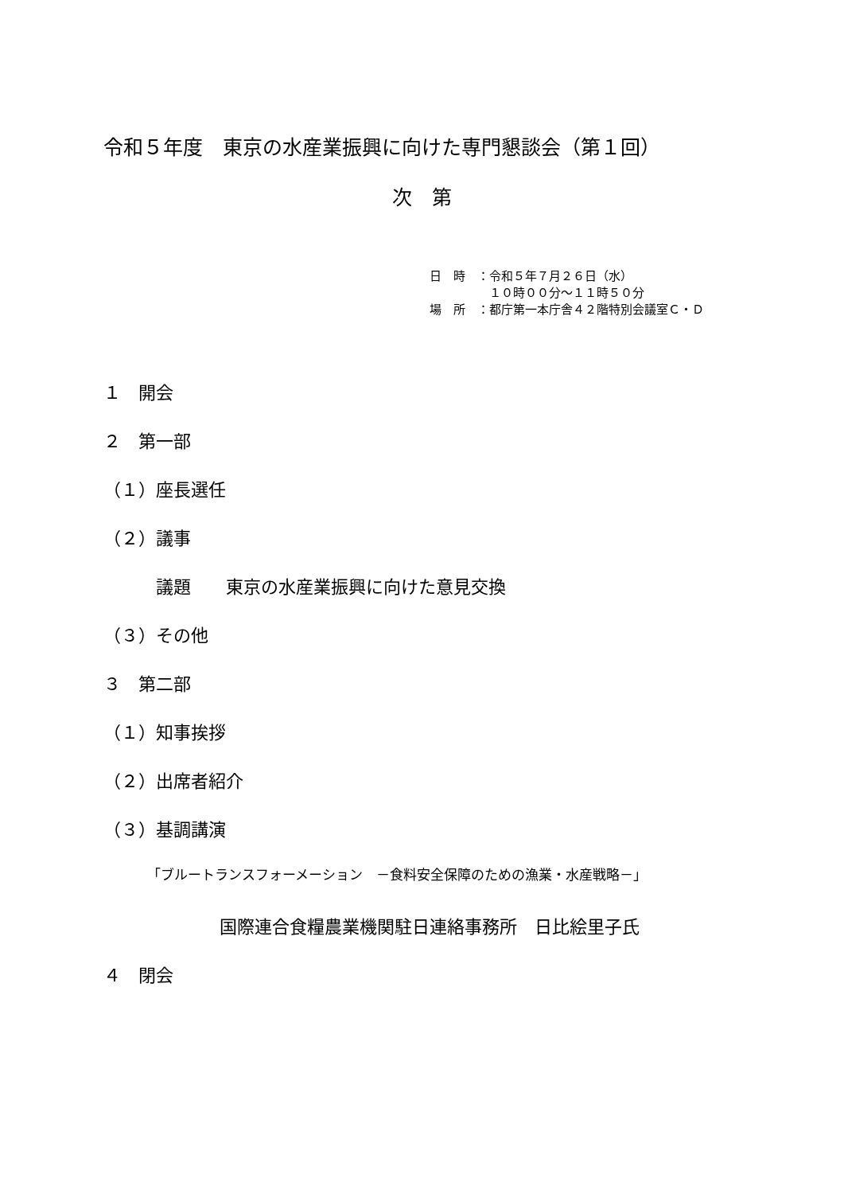令和５年度　東京の水産業振興に向けた専門懇談会（第１回）
次　第
日　時　：令和５年７月２６日（水）
　　　　　１０時００分～１１時５０分
場　所　：都庁第一本庁舎４２階特別会議室Ｃ・Ｄ
１　開会
２　第一部
（１）座長選任
（２）議事
　　　議題　　東京の水産業振興に向けた意見交換
（３）その他
３　第二部
（１）知事挨拶
（２）出席者紹介
（３）基調講演
「ブルートランスフォーメーション　－食料安全保障のための漁業・水産戦略－」
国際連合食糧農業機関駐日連絡事務所　日比絵里子氏
４　閉会